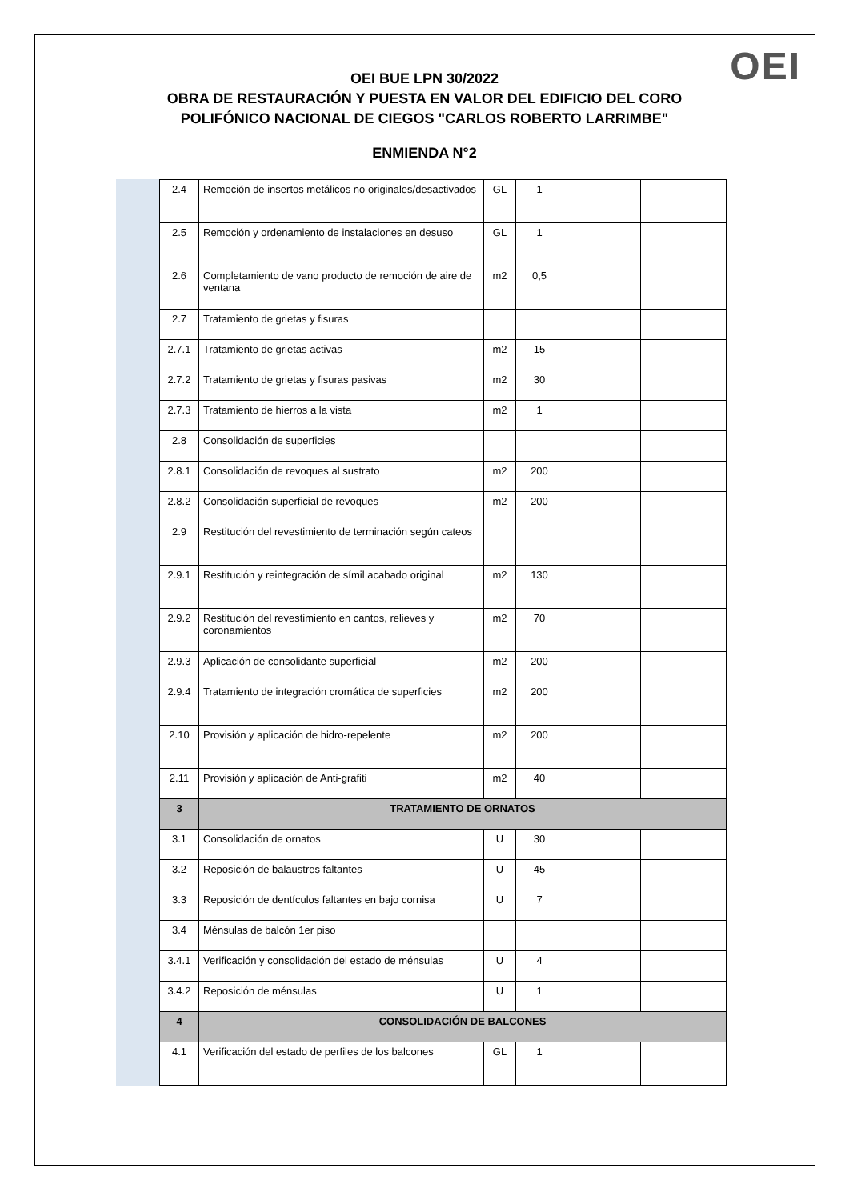OEI
OEI BUE LPN 30/2022
OBRA DE RESTAURACIÓN Y PUESTA EN VALOR DEL EDIFICIO DEL CORO
POLIFÓNICO NACIONAL DE CIEGOS "CARLOS ROBERTO LARRIMBE"
ENMIENDA N°2
| 2.4 | Remoción de insertos metálicos no originales/desactivados | GL | 1 | | |
| 2.5 | Remoción y ordenamiento de instalaciones en desuso | GL | 1 | | |
| 2.6 | Completamiento de vano producto de remoción de aire de ventana | m2 | 0,5 | | |
| 2.7 | Tratamiento de grietas y fisuras | | | | |
| 2.7.1 | Tratamiento de grietas activas | m2 | 15 | | |
| 2.7.2 | Tratamiento de grietas y fisuras pasivas | m2 | 30 | | |
| 2.7.3 | Tratamiento de hierros a la vista | m2 | 1 | | |
| 2.8 | Consolidación de superficies | | | | |
| 2.8.1 | Consolidación de revoques al sustrato | m2 | 200 | | |
| 2.8.2 | Consolidación superficial de revoques | m2 | 200 | | |
| 2.9 | Restitución del revestimiento de terminación según cateos | | | | |
| 2.9.1 | Restitución y reintegración de símil acabado original | m2 | 130 | | |
| 2.9.2 | Restitución del revestimiento en cantos, relieves y coronamientos | m2 | 70 | | |
| 2.9.3 | Aplicación de consolidante superficial | m2 | 200 | | |
| 2.9.4 | Tratamiento de integración cromática de superficies | m2 | 200 | | |
| 2.10 | Provisión y aplicación de hidro-repelente | m2 | 200 | | |
| 2.11 | Provisión y aplicación de Anti-grafiti | m2 | 40 | | |
| 3 | TRATAMIENTO DE ORNATOS | | | | |
| 3.1 | Consolidación de ornatos | U | 30 | | |
| 3.2 | Reposición de balaustres faltantes | U | 45 | | |
| 3.3 | Reposición de dentículos faltantes en bajo cornisa | U | 7 | | |
| 3.4 | Ménsulas de balcón 1er piso | | | | |
| 3.4.1 | Verificación y consolidación del estado de ménsulas | U | 4 | | |
| 3.4.2 | Reposición de ménsulas | U | 1 | | |
| 4 | CONSOLIDACIÓN DE BALCONES | | | | |
| 4.1 | Verificación del estado de perfiles de los balcones | GL | 1 | | |